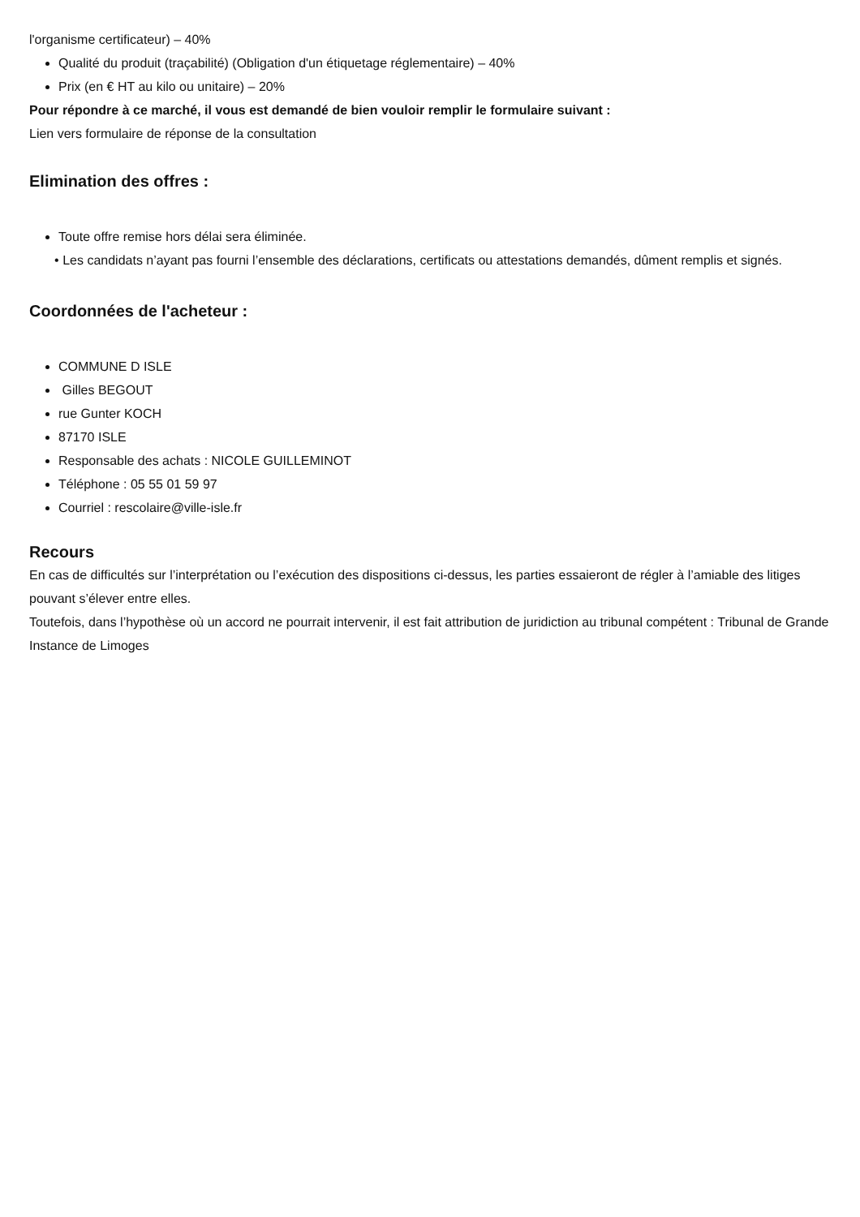l'organisme certificateur) – 40%
Qualité du produit (traçabilité) (Obligation d'un étiquetage réglementaire) – 40%
Prix (en € HT au kilo ou unitaire) – 20%
Pour répondre à ce marché, il vous est demandé de bien vouloir remplir le formulaire suivant :
Lien vers formulaire de réponse de la consultation
Elimination des offres :
Toute offre remise hors délai sera éliminée.
• Les candidats n’ayant pas fourni l’ensemble des déclarations, certificats ou attestations demandés, dûment remplis et signés.
Coordonnées de l'acheteur :
COMMUNE D ISLE
Gilles BEGOUT
rue Gunter KOCH
87170 ISLE
Responsable des achats : NICOLE GUILLEMINOT
Téléphone : 05 55 01 59 97
Courriel : rescolaire@ville-isle.fr
Recours
En cas de difficultés sur l’interprétation ou l’exécution des dispositions ci-dessus, les parties essaieront de régler à l’amiable des litiges pouvant s’élever entre elles.
Toutefois, dans l’hypothèse où un accord ne pourrait intervenir, il est fait attribution de juridiction au tribunal compétent : Tribunal de Grande Instance de Limoges